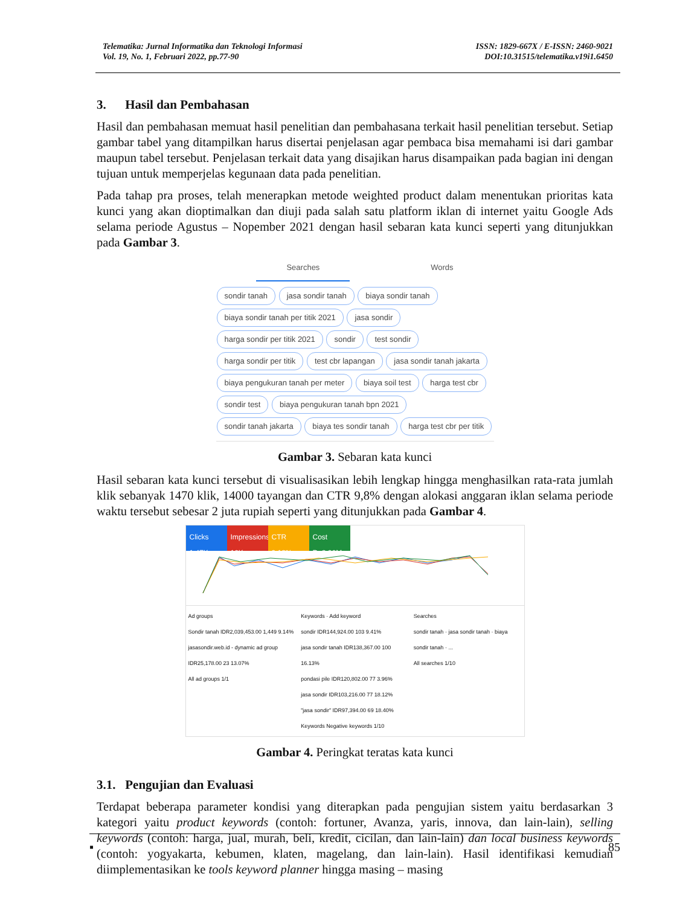Telematika: Jurnal Informatika dan Teknologi Informasi
Vol. 19, No. 1, Februari 2022, pp.77-90
ISSN: 1829-667X / E-ISSN: 2460-9021
DOI:10.31515/telematika.v19i1.6450
3. Hasil dan Pembahasan
Hasil dan pembahasan memuat hasil penelitian dan pembahasana terkait hasil penelitian tersebut. Setiap gambar tabel yang ditampilkan harus disertai penjelasan agar pembaca bisa memahami isi dari gambar maupun tabel tersebut. Penjelasan terkait data yang disajikan harus disampaikan pada bagian ini dengan tujuan untuk memperjelas kegunaan data pada penelitian.
Pada tahap pra proses, telah menerapkan metode weighted product dalam menentukan prioritas kata kunci yang akan dioptimalkan dan diuji pada salah satu platform iklan di internet yaitu Google Ads selama periode Agustus – Nopember 2021 dengan hasil sebaran kata kunci seperti yang ditunjukkan pada Gambar 3.
Searches Words
sondir tanah jasa sondir tanah biaya sondir tanah biaya sondir tanah per titik 2021 jasa sondir harga sondir per titik 2021 sondir test sondir harga sondir per titik test cbr lapangan jasa sondir tanah jakarta biaya pengukuran tanah per meter biaya soil test harga test cbr sondir test biaya pengukuran tanah bpn 2021 sondir tanah jakarta biaya tes sondir tanah harga test cbr per titik
Gambar 3. Sebaran kata kunci
Hasil sebaran kata kunci tersebut di visualisasikan lebih lengkap hingga menghasilkan rata-rata jumlah klik sebanyak 1470 klik, 14000 tayangan dan CTR 9,8% dengan alokasi anggaran iklan selama periode waktu tersebut sebesar 2 juta rupiah seperti yang ditunjukkan pada Gambar 4.
Clicks
1.47K
Impressions
16K
CTR
9.18%
Cost
Rp2.06M
Ad groups
Sondir tanah IDR2,039,453.00 1,449 9.14%
jasasondir.web.id - dynamic ad group IDR25,178.00 23 13.07%
All ad groups 1/1
Keywords · Add keyword
sondir IDR144,924.00 103 9.41%
jasa sondir tanah IDR138,367.00 100 16.13%
pondasi pile IDR120,802.00 77 3.96%
jasa sondir IDR103,216.00 77 18.12%
"jasa sondir" IDR97,394.00 69 18.40%
Keywords Negative keywords 1/10
Searches
sondir tanah · jasa sondir tanah · biaya sondir tanah · ...
All searches 1/10
Gambar 4. Peringkat teratas kata kunci
3.1. Pengujian dan Evaluasi
Terdapat beberapa parameter kondisi yang diterapkan pada pengujian sistem yaitu berdasarkan 3 kategori yaitu product keywords (contoh: fortuner, Avanza, yaris, innova, dan lain-lain), selling keywords (contoh: harga, jual, murah, beli, kredit, cicilan, dan lain-lain) dan local business keywords (contoh: yogyakarta, kebumen, klaten, magelang, dan lain-lain). Hasil identifikasi kemudian diimplementasikan ke tools keyword planner hingga masing – masing
▪ 85